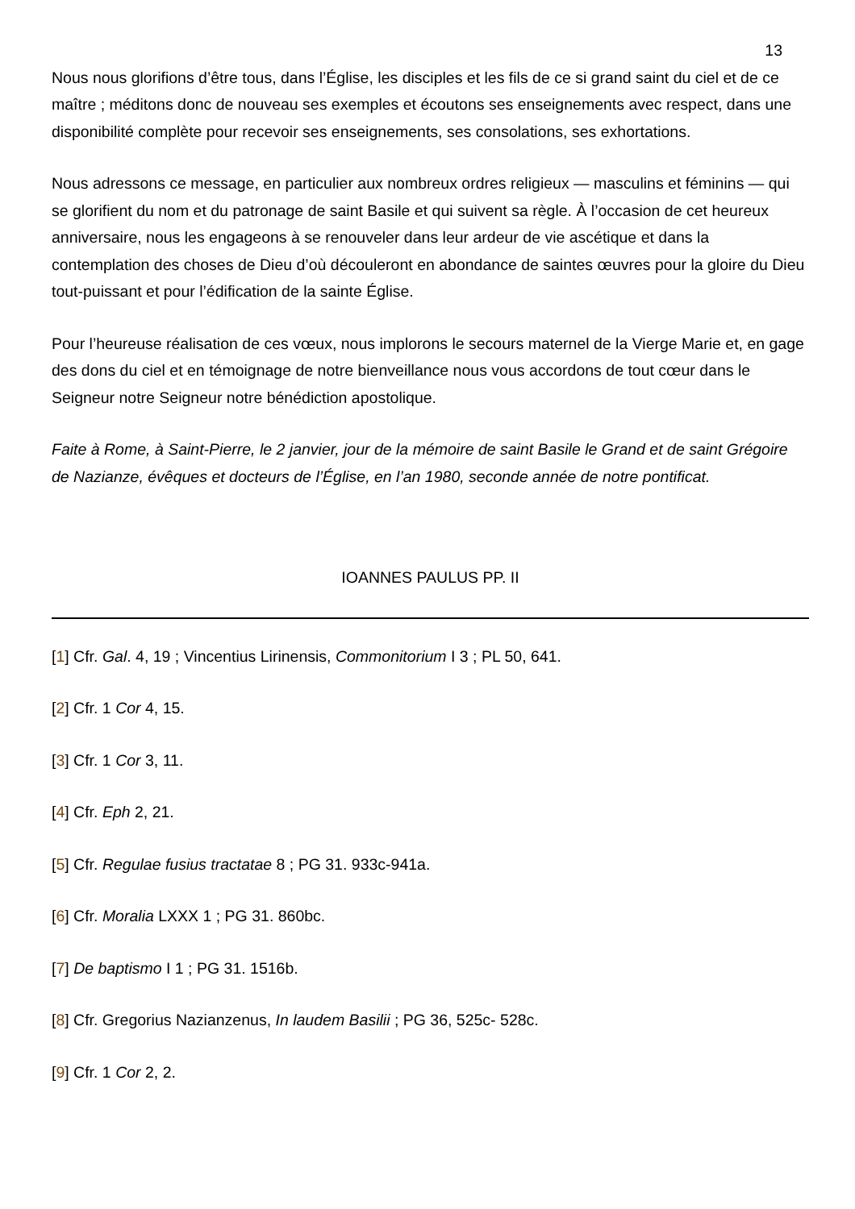13
Nous nous glorifions d’être tous, dans l’Église, les disciples et les fils de ce si grand saint du ciel et de ce maître ; méditons donc de nouveau ses exemples et écoutons ses enseignements avec respect, dans une disponibilité complète pour recevoir ses enseignements, ses consolations, ses exhortations.
Nous adressons ce message, en particulier aux nombreux ordres religieux — masculins et féminins — qui se glorifient du nom et du patronage de saint Basile et qui suivent sa règle. À l’occasion de cet heureux anniversaire, nous les engageons à se renouveler dans leur ardeur de vie ascétique et dans la contemplation des choses de Dieu d’où découleront en abondance de saintes œuvres pour la gloire du Dieu tout-puissant et pour l’édification de la sainte Église.
Pour l’heureuse réalisation de ces vœux, nous implorons le secours maternel de la Vierge Marie et, en gage des dons du ciel et en témoignage de notre bienveillance nous vous accordons de tout cœur dans le Seigneur notre Seigneur notre bénédiction apostolique.
Faite à Rome, à Saint-Pierre, le 2 janvier, jour de la mémoire de saint Basile le Grand et de saint Grégoire de Nazianze, évêques et docteurs de l’Église, en l’an 1980, seconde année de notre pontificat.
IOANNES PAULUS PP. II
[1] Cfr. Gal. 4, 19 ; Vincentius Lirinensis, Commonitorium I 3 ; PL 50, 641.
[2] Cfr. 1 Cor 4, 15.
[3] Cfr. 1 Cor 3, 11.
[4] Cfr. Eph 2, 21.
[5] Cfr. Regulae fusius tractatae 8 ; PG 31. 933c-941a.
[6] Cfr. Moralia LXXX 1 ; PG 31. 860bc.
[7] De baptismo I 1 ; PG 31. 1516b.
[8] Cfr. Gregorius Nazianzenus, In laudem Basilii ; PG 36, 525c- 528c.
[9] Cfr. 1 Cor 2, 2.